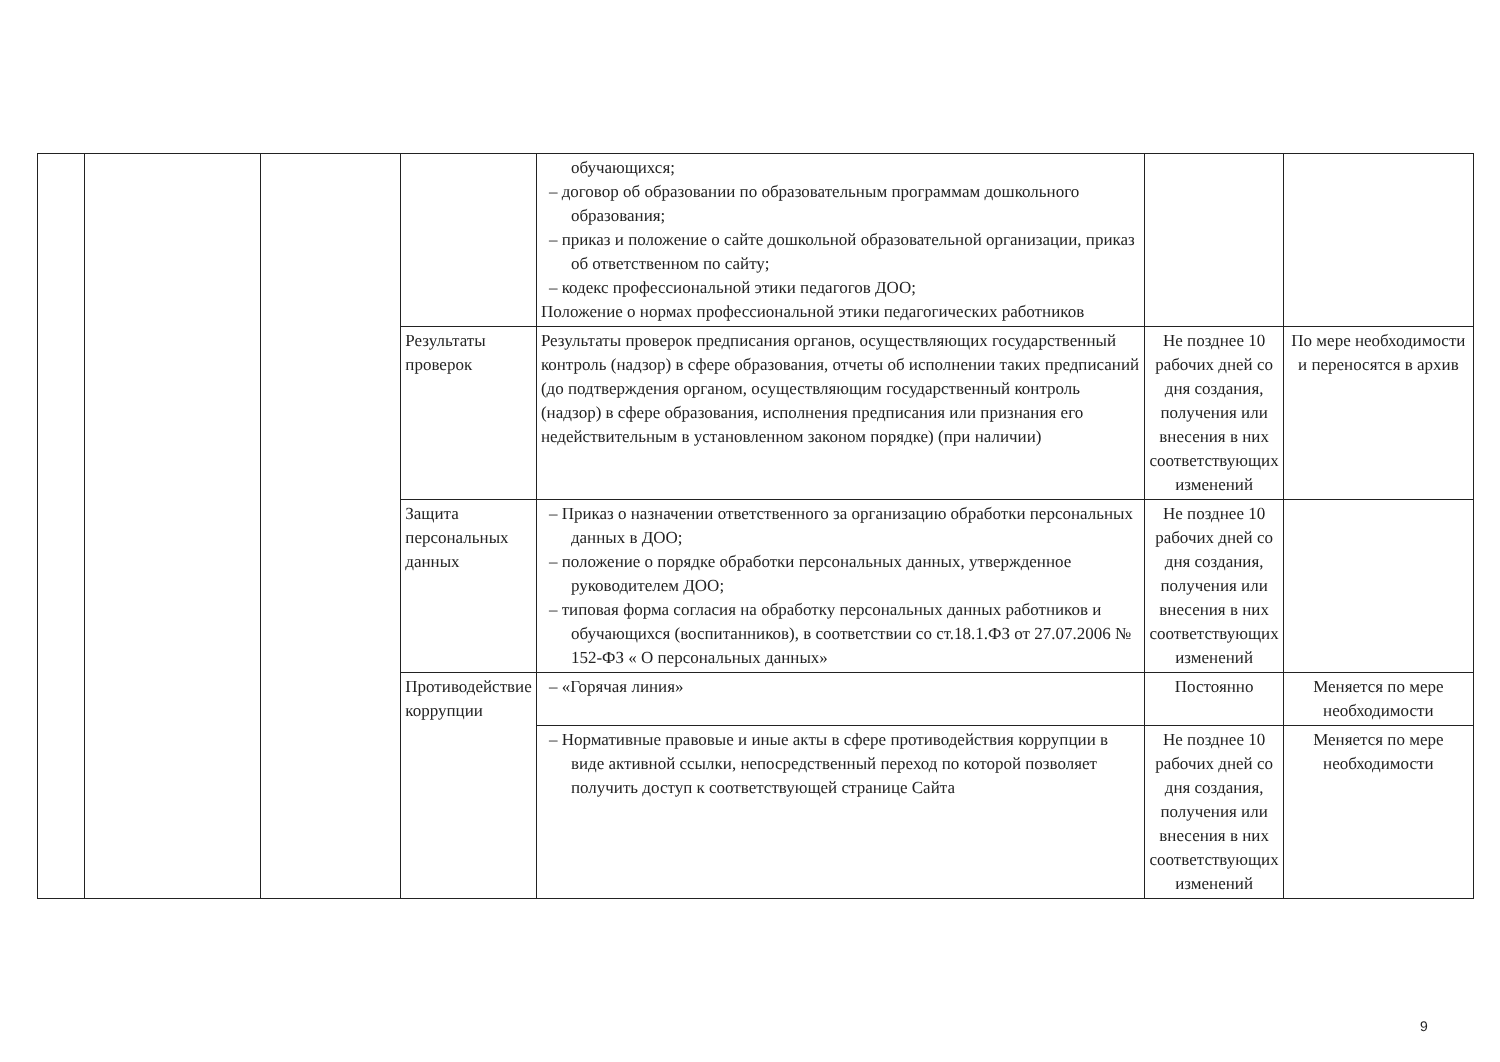| | | | | обучающихся; – договор об образовании по образовательным программам дошкольного образования; – приказ и положение о сайте дошкольной образовательной организации, приказ об ответственном по сайту; – кодекс профессиональной этики педагогов ДОО; Положение о нормах профессиональной этики педагогических работников | | |
| | | | Результаты проверок | Результаты проверок предписания органов, осуществляющих государственный контроль (надзор) в сфере образования, отчеты об исполнении таких предписаний (до подтверждения органом, осуществляющим государственный контроль (надзор) в сфере образования, исполнения предписания или признания его недействительным в установленном законом порядке) (при наличии) | Не позднее 10 рабочих дней со дня создания, получения или внесения в них соответствующих изменений | По мере необходимости и переносятся в архив |
| | | | Защита персональных данных | – Приказ о назначении ответственного за организацию обработки персональных данных в ДОО; – положение о порядке обработки персональных данных, утвержденное руководителем ДОО; – типовая форма согласия на обработку персональных данных работников и обучающихся (воспитанников), в соответствии со ст.18.1.ФЗ от 27.07.2006 № 152-ФЗ « О персональных данных» | Не позднее 10 рабочих дней со дня создания, получения или внесения в них соответствующих изменений | |
| | | | Противодействие коррупции | – «Горячая линия» | Постоянно | Меняется по мере необходимости |
| | | | | – Нормативные правовые и иные акты в сфере противодействия коррупции в виде активной ссылки, непосредственный переход по которой позволяет получить доступ к соответствующей странице Сайта | Не позднее 10 рабочих дней со дня создания, получения или внесения в них соответствующих изменений | Меняется по мере необходимости |
9